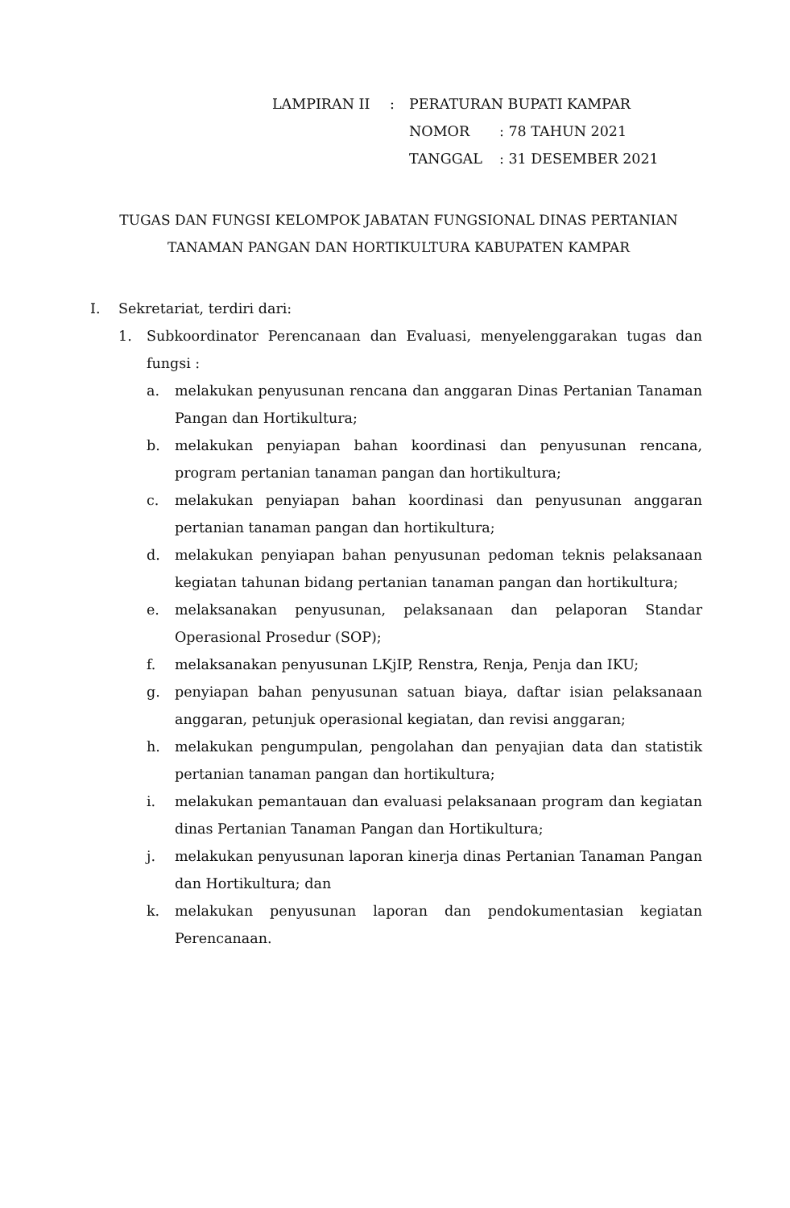| LAMPIRAN II | : | PERATURAN BUPATI KAMPAR | |
| | | NOMOR | : 78 TAHUN 2021 |
| | | TANGGAL | : 31 DESEMBER 2021 |
TUGAS DAN FUNGSI KELOMPOK JABATAN FUNGSIONAL DINAS PERTANIAN
TANAMAN PANGAN DAN HORTIKULTURA KABUPATEN KAMPAR
I. Sekretariat, terdiri dari:
1. Subkoordinator Perencanaan dan Evaluasi, menyelenggarakan tugas dan fungsi :
a. melakukan penyusunan rencana dan anggaran Dinas Pertanian Tanaman Pangan dan Hortikultura;
b. melakukan penyiapan bahan koordinasi dan penyusunan rencana, program pertanian tanaman pangan dan hortikultura;
c. melakukan penyiapan bahan koordinasi dan penyusunan anggaran pertanian tanaman pangan dan hortikultura;
d. melakukan penyiapan bahan penyusunan pedoman teknis pelaksanaan kegiatan tahunan bidang pertanian tanaman pangan dan hortikultura;
e. melaksanakan penyusunan, pelaksanaan dan pelaporan Standar Operasional Prosedur (SOP);
f. melaksanakan penyusunan LKjIP, Renstra, Renja, Penja dan IKU;
g. penyiapan bahan penyusunan satuan biaya, daftar isian pelaksanaan anggaran, petunjuk operasional kegiatan, dan revisi anggaran;
h. melakukan pengumpulan, pengolahan dan penyajian data dan statistik pertanian tanaman pangan dan hortikultura;
i. melakukan pemantauan dan evaluasi pelaksanaan program dan kegiatan dinas Pertanian Tanaman Pangan dan Hortikultura;
j. melakukan penyusunan laporan kinerja dinas Pertanian Tanaman Pangan dan Hortikultura; dan
k. melakukan penyusunan laporan dan pendokumentasian kegiatan Perencanaan.